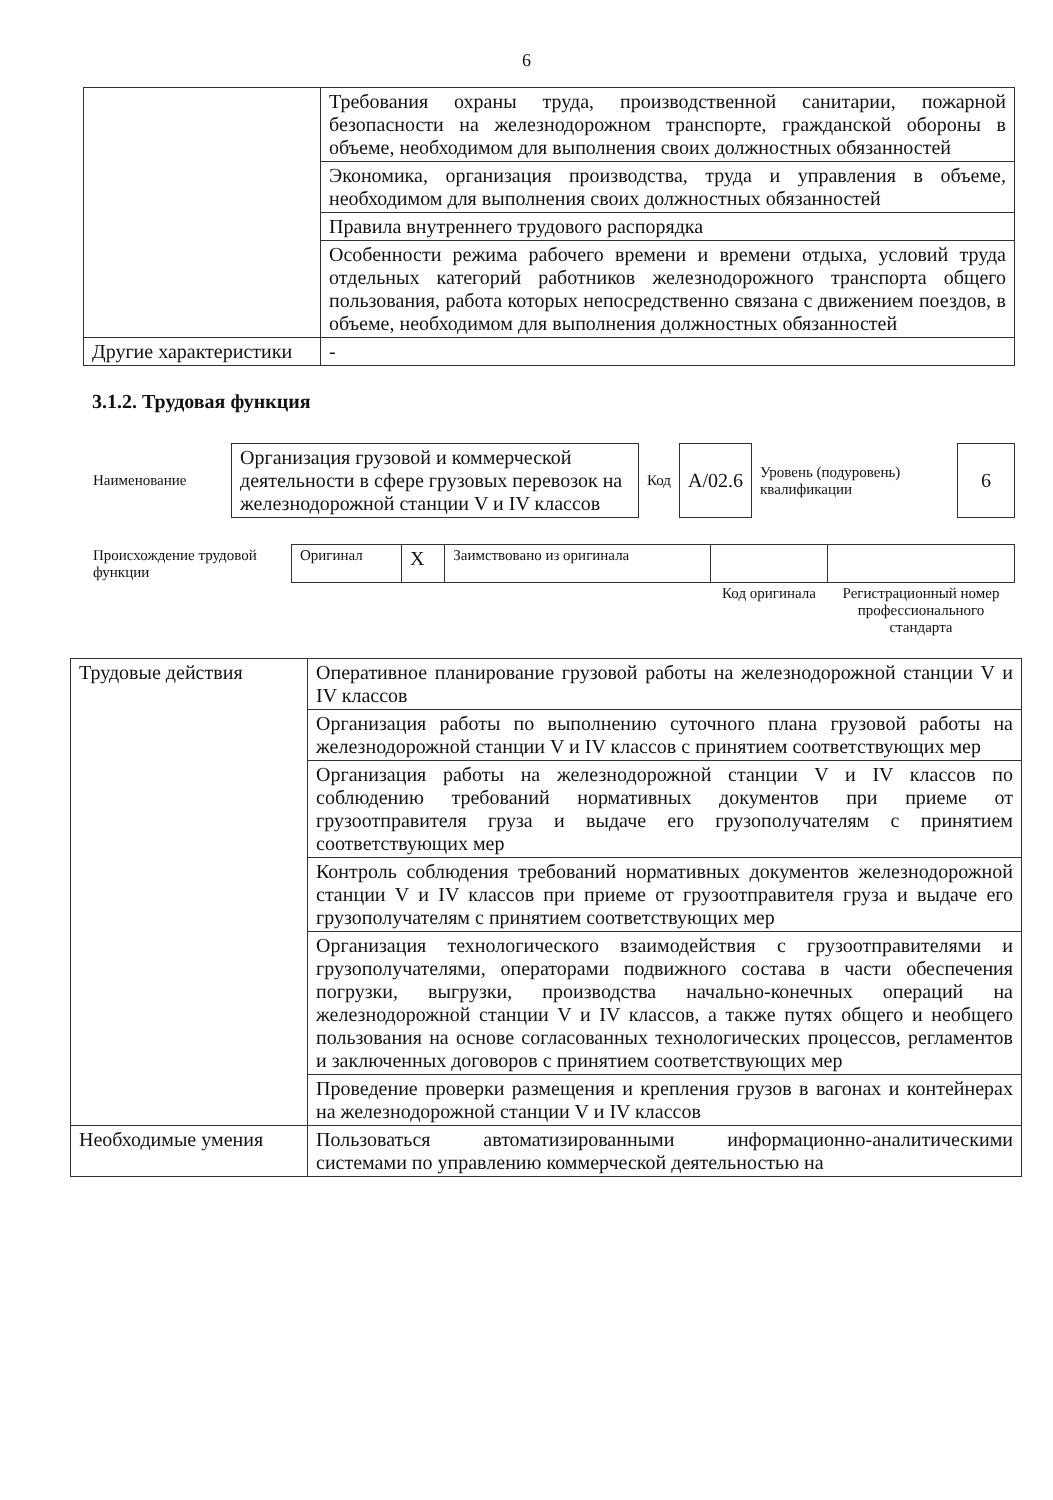6
| | Требования охраны труда, производственной санитарии, пожарной безопасности на железнодорожном транспорте, гражданской обороны в объеме, необходимом для выполнения своих должностных обязанностей |
| | Экономика, организация производства, труда и управления в объеме, необходимом для выполнения своих должностных обязанностей |
| | Правила внутреннего трудового распорядка |
| | Особенности режима рабочего времени и времени отдыха, условий труда отдельных категорий работников железнодорожного транспорта общего пользования, работа которых непосредственно связана с движением поездов, в объеме, необходимом для выполнения должностных обязанностей |
| Другие характеристики | - |
3.1.2. Трудовая функция
| Наименование | Организация грузовой и коммерческой деятельности в сфере грузовых перевозок на железнодорожной станции V и IV классов | Код | А/02.6 | Уровень (подуровень) квалификации | 6 |
| Происхождение трудовой функции | Оригинал | X | Заимствовано из оригинала | | |
| | | | | Код оригинала | Регистрационный номер профессионального стандарта |
| Трудовые действия | Оперативное планирование грузовой работы на железнодорожной станции V и IV классов |
| | Организация работы по выполнению суточного плана грузовой работы на железнодорожной станции V и IV классов с принятием соответствующих мер |
| | Организация работы на железнодорожной станции V и IV классов по соблюдению требований нормативных документов при приеме от грузоотправителя груза и выдаче его грузополучателям с принятием соответствующих мер |
| | Контроль соблюдения требований нормативных документов железнодорожной станции V и IV классов при приеме от грузоотправителя груза и выдаче его грузополучателям с принятием соответствующих мер |
| | Организация технологического взаимодействия с грузоотправителями и грузополучателями, операторами подвижного состава в части обеспечения погрузки, выгрузки, производства начально-конечных операций на железнодорожной станции V и IV классов, а также путях общего и необщего пользования на основе согласованных технологических процессов, регламентов и заключенных договоров с принятием соответствующих мер |
| | Проведение проверки размещения и крепления грузов в вагонах и контейнерах на железнодорожной станции V и IV классов |
| Необходимые умения | Пользоваться автоматизированными информационно-аналитическими системами по управлению коммерческой деятельностью на |